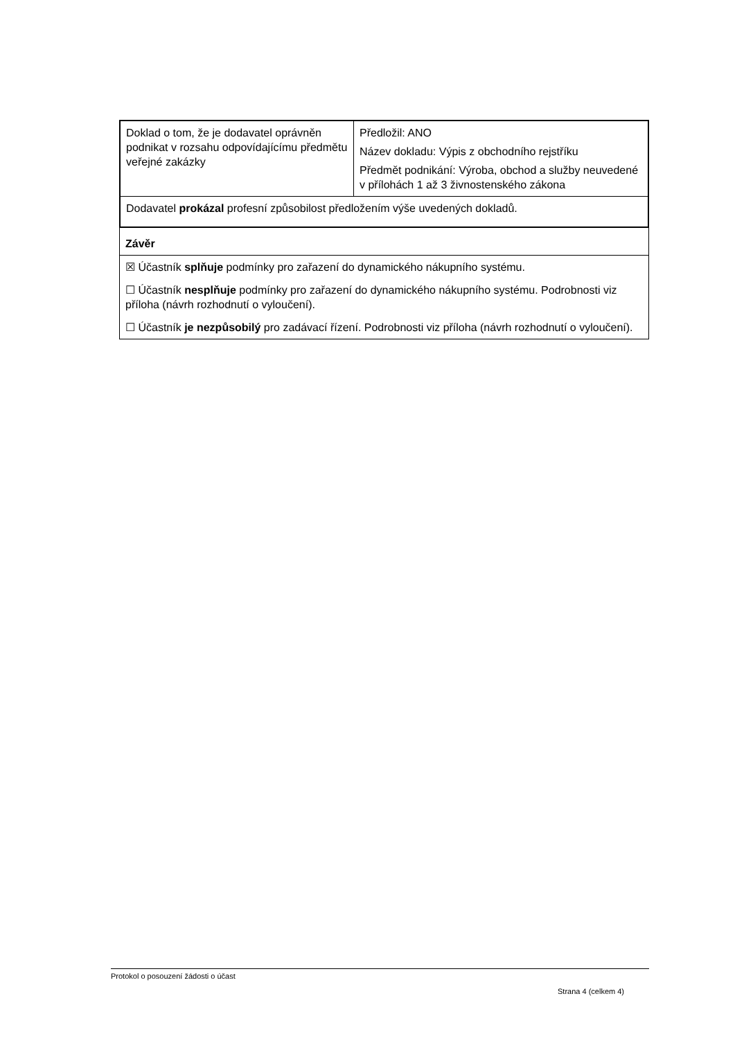| Doklad o tom, že je dodavatel oprávněn podnikat v rozsahu odpovídajícímu předmětu veřejné zakázky | Předložil: ANO Název dokladu: Výpis z obchodního rejstříku Předmět podnikání: Výroba, obchod a služby neuvedené v přílohách 1 až 3 živnostenského zákona |
| Dodavatel prokázal profesní způsobilost předložením výše uvedených dokladů. | |
| Závěr |
| ☒ Účastník splňuje podmínky pro zařazení do dynamického nákupního systému. ☐ Účastník nesplňuje podmínky pro zařazení do dynamického nákupního systému. Podrobnosti viz příloha (návrh rozhodnutí o vyloučení). ☐ Účastník je nezpůsobilý pro zadávací řízení. Podrobnosti viz příloha (návrh rozhodnutí o vyloučení). |
Protokol o posouzení žádosti o účast
Strana 4 (celkem 4)